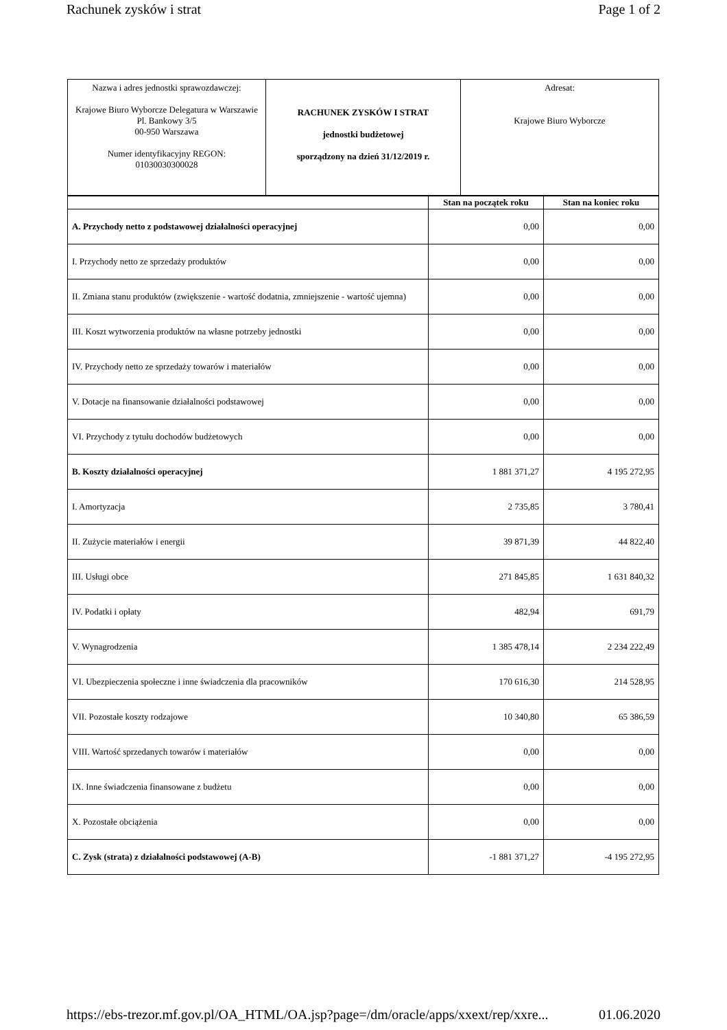Rachunek zysków i strat Page 1 of 2
| Nazwa i adres jednostki sprawozdawczej: Krajowe Biuro Wyborcze Delegatura w Warszawie Pl. Bankowy 3/5 00-950 Warszawa Numer identyfikacyjny REGON: 01030030300028 | RACHUNEK ZYSKÓW I STRAT jednostki budżetowej sporządzony na dzień 31/12/2019 r. | Adresat: Krajowe Biuro Wyborcze |
| | Stan na początek roku | Stan na koniec roku |
| --- | --- | --- |
| A. Przychody netto z podstawowej działalności operacyjnej | 0,00 | 0,00 |
| I. Przychody netto ze sprzedaży produktów | 0,00 | 0,00 |
| II. Zmiana stanu produktów (zwiększenie - wartość dodatnia, zmniejszenie - wartość ujemna) | 0,00 | 0,00 |
| III. Koszt wytworzenia produktów na własne potrzeby jednostki | 0,00 | 0,00 |
| IV. Przychody netto ze sprzedaży towarów i materiałów | 0,00 | 0,00 |
| V. Dotacje na finansowanie działalności podstawowej | 0,00 | 0,00 |
| VI. Przychody z tytułu dochodów budżetowych | 0,00 | 0,00 |
| B. Koszty działalności operacyjnej | 1 881 371,27 | 4 195 272,95 |
| I. Amortyzacja | 2 735,85 | 3 780,41 |
| II. Zużycie materiałów i energii | 39 871,39 | 44 822,40 |
| III. Usługi obce | 271 845,85 | 1 631 840,32 |
| IV. Podatki i opłaty | 482,94 | 691,79 |
| V. Wynagrodzenia | 1 385 478,14 | 2 234 222,49 |
| VI. Ubezpieczenia społeczne i inne świadczenia dla pracowników | 170 616,30 | 214 528,95 |
| VII. Pozostałe koszty rodzajowe | 10 340,80 | 65 386,59 |
| VIII. Wartość sprzedanych towarów i materiałów | 0,00 | 0,00 |
| IX. Inne świadczenia finansowane z budżetu | 0,00 | 0,00 |
| X. Pozostałe obciążenia | 0,00 | 0,00 |
| C. Zysk (strata) z działalności podstawowej (A-B) | -1 881 371,27 | -4 195 272,95 |
https://ebs-trezor.mf.gov.pl/OA_HTML/OA.jsp?page=/dm/oracle/apps/xxext/rep/xxre... 01.06.2020